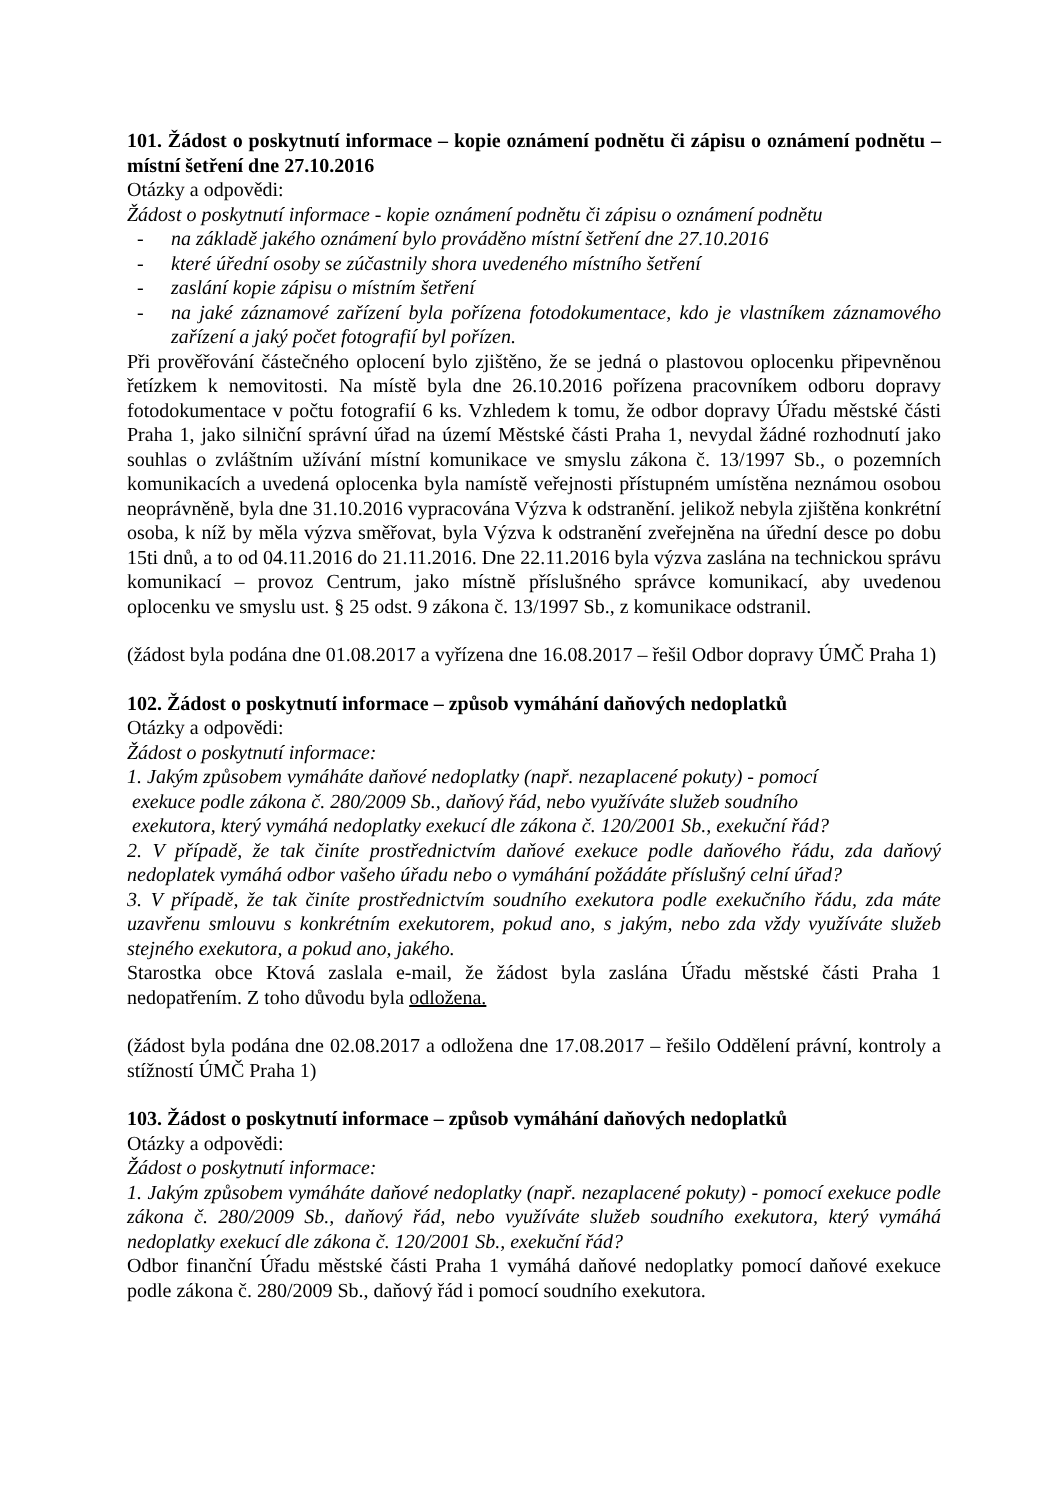101. Žádost o poskytnutí informace – kopie oznámení podnětu či zápisu o oznámení podnětu – místní šetření dne 27.10.2016
Otázky a odpovědi:
Žádost o poskytnutí informace - kopie oznámení podnětu či zápisu o oznámení podnětu
- na základě jakého oznámení bylo prováděno místní šetření dne 27.10.2016
- které úřední osoby se zúčastnily shora uvedeného místního šetření
- zaslání kopie zápisu o místním šetření
- na jaké záznamové zařízení byla pořízena fotodokumentace, kdo je vlastníkem záznamového zařízení a jaký počet fotografií byl pořízen.
Při prověřování částečného oplocení bylo zjištěno, že se jedná o plastovou oplocenku připevněnou řetízkem k nemovitosti. Na místě byla dne 26.10.2016 pořízena pracovníkem odboru dopravy fotodokumentace v počtu fotografií 6 ks. Vzhledem k tomu, že odbor dopravy Úřadu městské části Praha 1, jako silniční správní úřad na území Městské části Praha 1, nevydal žádné rozhodnutí jako souhlas o zvláštním užívání místní komunikace ve smyslu zákona č. 13/1997 Sb., o pozemních komunikacích a uvedená oplocenka byla namístě veřejnosti přístupném umístěna neznámou osobou neoprávněně, byla dne 31.10.2016 vypracována Výzva k odstranění. jelikož nebyla zjištěna konkrétní osoba, k níž by měla výzva směřovat, byla Výzva k odstranění zveřejněna na úřední desce po dobu 15ti dnů, a to od 04.11.2016 do 21.11.2016. Dne 22.11.2016 byla výzva zaslána na technickou správu komunikací – provoz Centrum, jako místně příslušného správce komunikací, aby uvedenou oplocenku ve smyslu ust. § 25 odst. 9 zákona č. 13/1997 Sb., z komunikace odstranil.
(žádost byla podána dne 01.08.2017 a vyřízena dne 16.08.2017 – řešil Odbor dopravy ÚMČ Praha 1)
102. Žádost o poskytnutí informace – způsob vymáhání daňových nedoplatků
Otázky a odpovědi:
Žádost o poskytnutí informace:
1. Jakým způsobem vymáháte daňové nedoplatky (např. nezaplacené pokuty) - pomocí
exekuce podle zákona č. 280/2009 Sb., daňový řád, nebo využíváte služeb soudního
exekutora, který vymáhá nedoplatky exekucí dle zákona č. 120/2001 Sb., exekuční řád?
2. V případě, že tak činíte prostřednictvím daňové exekuce podle daňového řádu, zda daňový nedoplatek vymáhá odbor vašeho úřadu nebo o vymáhání požádáte příslušný celní úřad?
3. V případě, že tak činíte prostřednictvím soudního exekutora podle exekučního řádu, zda máte uzavřenu smlouvu s konkrétním exekutorem, pokud ano, s jakým, nebo zda vždy využíváte služeb stejného exekutora, a pokud ano, jakého.
Starostka obce Ktová zaslala e-mail, že žádost byla zaslána Úřadu městské části Praha 1 nedopatřením. Z toho důvodu byla odložena.
(žádost byla podána dne 02.08.2017 a odložena dne 17.08.2017 – řešilo Oddělení právní, kontroly a stížností ÚMČ Praha 1)
103. Žádost o poskytnutí informace – způsob vymáhání daňových nedoplatků
Otázky a odpovědi:
Žádost o poskytnutí informace:
1. Jakým způsobem vymáháte daňové nedoplatky (např. nezaplacené pokuty) - pomocí exekuce podle zákona č. 280/2009 Sb., daňový řád, nebo využíváte služeb soudního exekutora, který vymáhá nedoplatky exekucí dle zákona č. 120/2001 Sb., exekuční řád?
Odbor finanční Úřadu městské části Praha 1 vymáhá daňové nedoplatky pomocí daňové exekuce podle zákona č. 280/2009 Sb., daňový řád i pomocí soudního exekutora.